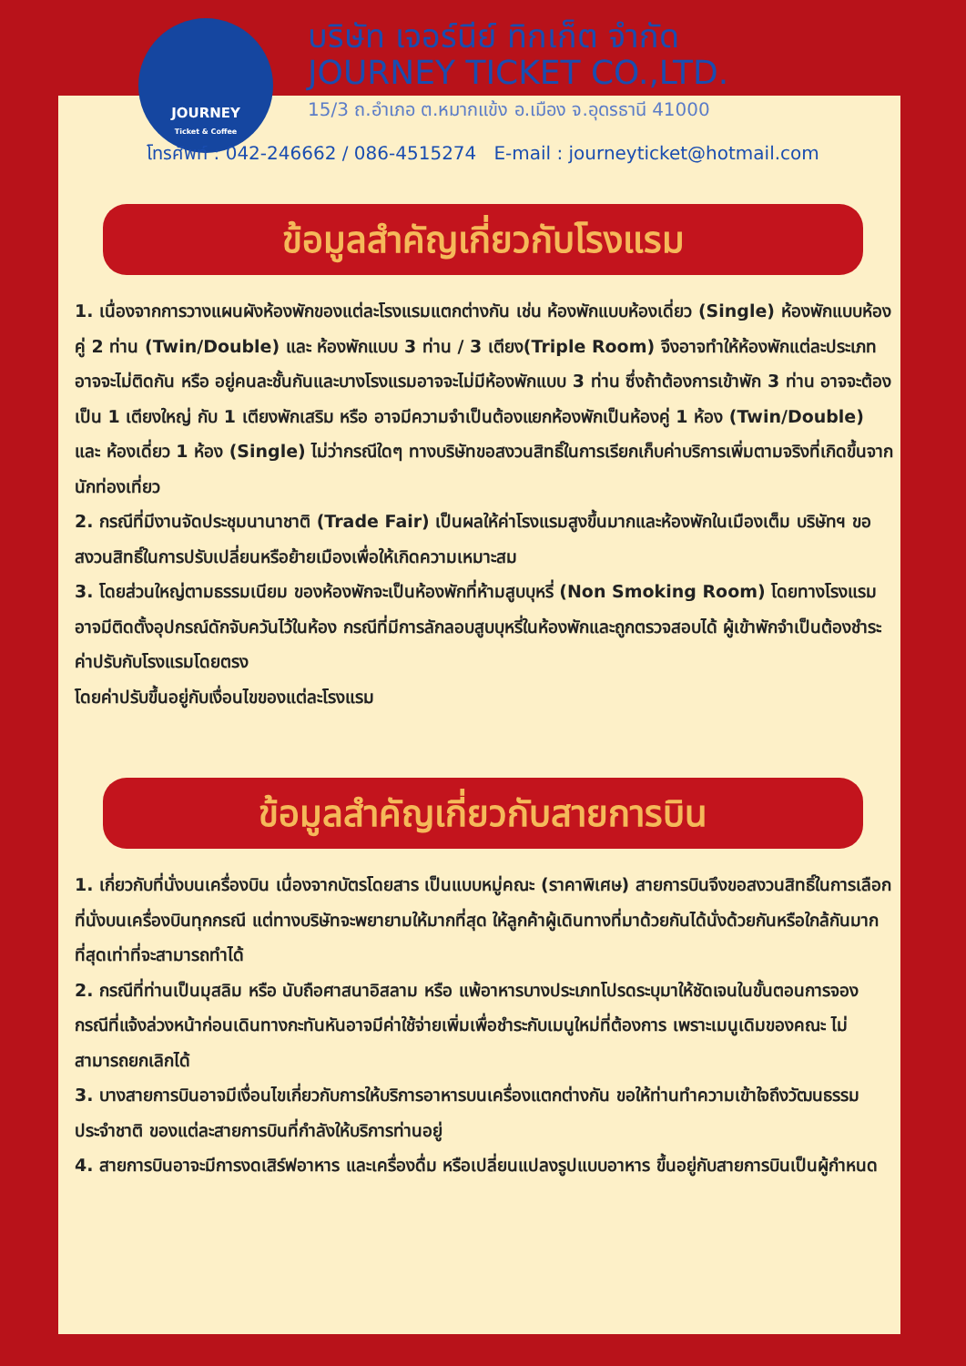JOURNEY
Ticket & Coffee
บริษัท เจอร์นีย์ ทิกเก็ต จำกัด
JOURNEY TICKET CO.,LTD.
15/3 ถ.อำเภอ ต.หมากแข้ง อ.เมือง จ.อุดรธานี 41000
โทรศัพท์ : 042-246662 / 086-4515274 E-mail : journeyticket@hotmail.com
ข้อมูลสำคัญเกี่ยวกับโรงแรม
1. เนื่องจากการวางแผนผังห้องพักของแต่ละโรงแรมแตกต่างกัน เช่น ห้องพักแบบห้องเดี่ยว (Single) ห้องพักแบบห้องคู่ 2 ท่าน (Twin/Double) และ ห้องพักแบบ 3 ท่าน / 3 เตียง(Triple Room) จึงอาจทำให้ห้องพักแต่ละประเภทอาจจะไม่ติดกัน หรือ อยู่คนละชั้นกันและบางโรงแรมอาจจะไม่มีห้องพักแบบ 3 ท่าน ซึ่งถ้าต้องการเข้าพัก 3 ท่าน อาจจะต้องเป็น 1 เตียงใหญ่ กับ 1 เตียงพักเสริม หรือ อาจมีความจำเป็นต้องแยกห้องพักเป็นห้องคู่ 1 ห้อง (Twin/Double) และ ห้องเดี่ยว 1 ห้อง (Single) ไม่ว่ากรณีใดๆ ทางบริษัทขอสงวนสิทธิ์ในการเรียกเก็บค่าบริการเพิ่มตามจริงที่เกิดขึ้นจากนักท่องเที่ยว
2. กรณีที่มีงานจัดประชุมนานาชาติ (Trade Fair) เป็นผลให้ค่าโรงแรมสูงขึ้นมากและห้องพักในเมืองเต็ม บริษัทฯ ขอสงวนสิทธิ์ในการปรับเปลี่ยนหรือย้ายเมืองเพื่อให้เกิดความเหมาะสม
3. โดยส่วนใหญ่ตามธรรมเนียม ของห้องพักจะเป็นห้องพักที่ห้ามสูบบุหรี่ (Non Smoking Room) โดยทางโรงแรมอาจมีติดตั้งอุปกรณ์ดักจับควันไว้ในห้อง กรณีที่มีการลักลอบสูบบุหรี่ในห้องพักและถูกตรวจสอบได้ ผู้เข้าพักจำเป็นต้องชำระค่าปรับกับโรงแรมโดยตรง
โดยค่าปรับขึ้นอยู่กับเงื่อนไขของแต่ละโรงแรม
ข้อมูลสำคัญเกี่ยวกับสายการบิน
1. เกี่ยวกับที่นั่งบนเครื่องบิน เนื่องจากบัตรโดยสาร เป็นแบบหมู่คณะ (ราคาพิเศษ) สายการบินจึงขอสงวนสิทธิ์ในการเลือกที่นั่งบนเครื่องบินทุกกรณี แต่ทางบริษัทจะพยายามให้มากที่สุด ให้ลูกค้าผู้เดินทางที่มาด้วยกันได้นั่งด้วยกันหรือใกล้กันมากที่สุดเท่าที่จะสามารถทำได้
2. กรณีที่ท่านเป็นมุสลิม หรือ นับถือศาสนาอิสลาม หรือ แพ้อาหารบางประเภทโปรดระบุมาให้ชัดเจนในขั้นตอนการจอง กรณีที่แจ้งล่วงหน้าก่อนเดินทางกะทันหันอาจมีค่าใช้จ่ายเพิ่มเพื่อชำระกับเมนูใหม่ที่ต้องการ เพราะเมนูเดิมของคณะ ไม่สามารถยกเลิกได้
3. บางสายการบินอาจมีเงื่อนไขเกี่ยวกับการให้บริการอาหารบนเครื่องแตกต่างกัน ขอให้ท่านทำความเข้าใจถึงวัฒนธรรมประจำชาติ ของแต่ละสายการบินที่กำลังให้บริการท่านอยู่
4. สายการบินอาจะมีการงดเสิร์ฟอาหาร และเครื่องดื่ม หรือเปลี่ยนแปลงรูปแบบอาหาร ขึ้นอยู่กับสายการบินเป็นผู้กำหนด